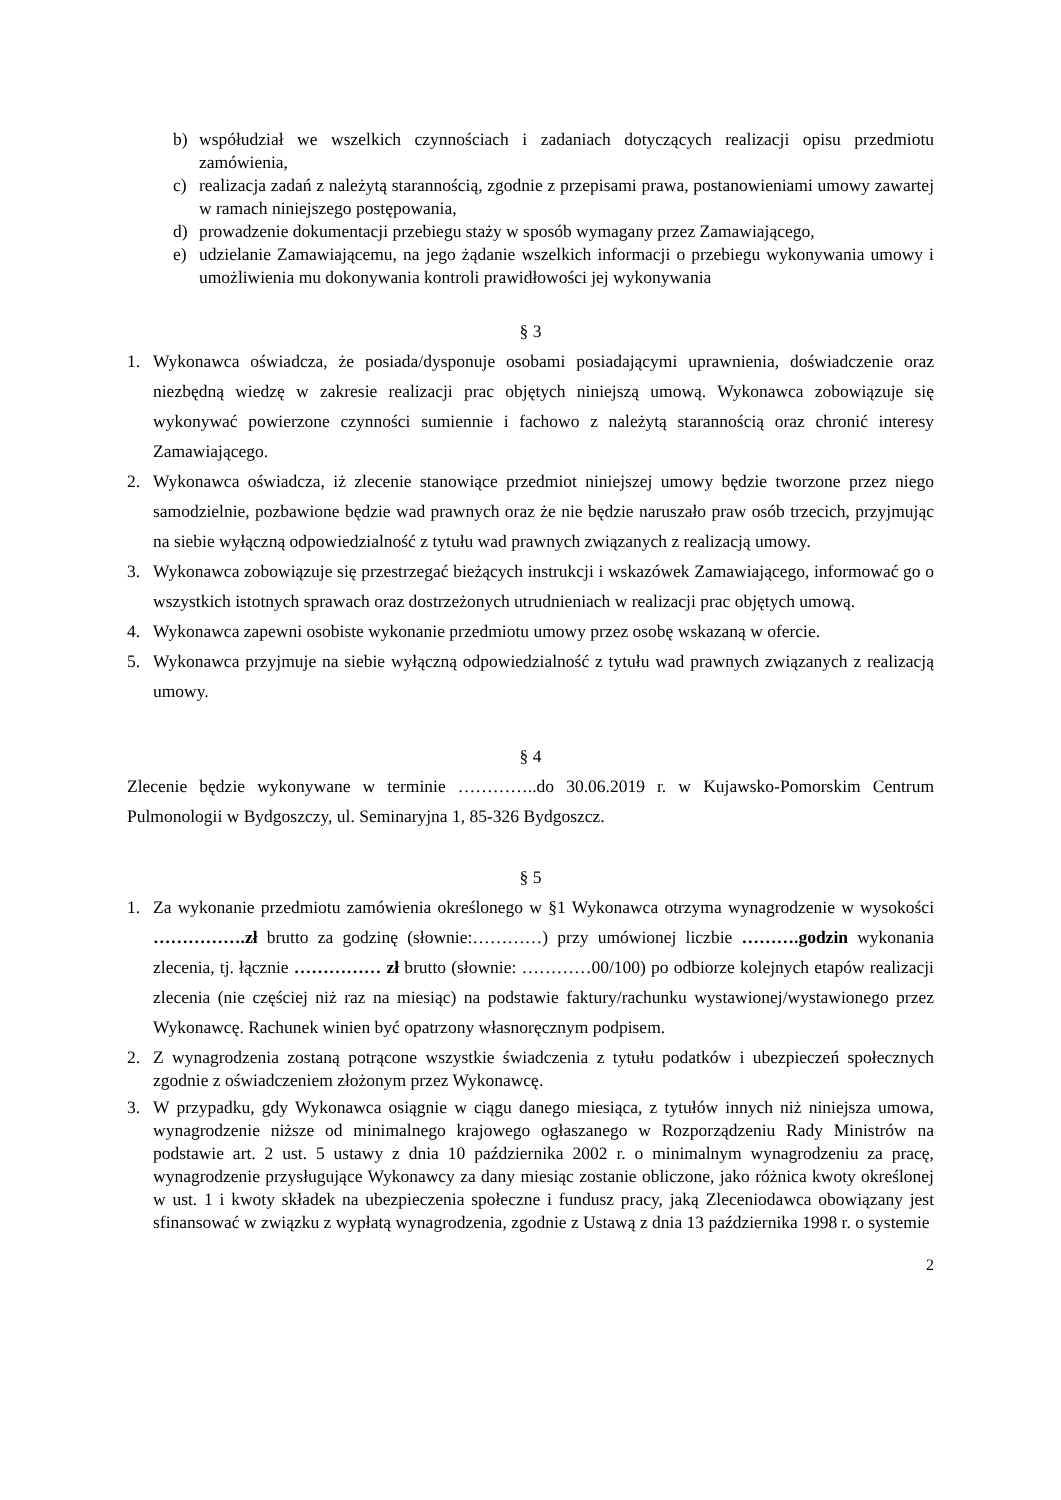b) współudział we wszelkich czynnościach i zadaniach dotyczących realizacji opisu przedmiotu zamówienia,
c) realizacja zadań z należytą starannością, zgodnie z przepisami prawa, postanowieniami umowy zawartej w ramach niniejszego postępowania,
d) prowadzenie dokumentacji przebiegu staży w sposób wymagany przez Zamawiającego,
e) udzielanie Zamawiającemu, na jego żądanie wszelkich informacji o przebiegu wykonywania umowy i umożliwienia mu dokonywania kontroli prawidłowości jej wykonywania
§ 3
1. Wykonawca oświadcza, że posiada/dysponuje osobami posiadającymi uprawnienia, doświadczenie oraz niezbędną wiedzę w zakresie realizacji prac objętych niniejszą umową. Wykonawca zobowiązuje się wykonywać powierzone czynności sumiennie i fachowo z należytą starannością oraz chronić interesy Zamawiającego.
2. Wykonawca oświadcza, iż zlecenie stanowiące przedmiot niniejszej umowy będzie tworzone przez niego samodzielnie, pozbawione będzie wad prawnych oraz że nie będzie naruszało praw osób trzecich, przyjmując na siebie wyłączną odpowiedzialność z tytułu wad prawnych związanych z realizacją umowy.
3. Wykonawca zobowiązuje się przestrzegać bieżących instrukcji i wskazówek Zamawiającego, informować go o wszystkich istotnych sprawach oraz dostrzeżonych utrudnieniach w realizacji prac objętych umową.
4. Wykonawca zapewni osobiste wykonanie przedmiotu umowy przez osobę wskazaną w ofercie.
5. Wykonawca przyjmuje na siebie wyłączną odpowiedzialność z tytułu wad prawnych związanych z realizacją umowy.
§ 4
Zlecenie będzie wykonywane w terminie …………..do 30.06.2019 r. w Kujawsko-Pomorskim Centrum Pulmonologii w Bydgoszczy, ul. Seminaryjna 1, 85-326 Bydgoszcz.
§ 5
1. Za wykonanie przedmiotu zamówienia określonego w §1 Wykonawca otrzyma wynagrodzenie w wysokości …………….zł brutto za godzinę (słownie:…………) przy umówionej liczbie ……….godzin wykonania zlecenia, tj. łącznie …………… zł brutto (słownie: …………00/100) po odbiorze kolejnych etapów realizacji zlecenia (nie częściej niż raz na miesiąc) na podstawie faktury/rachunku wystawionej/wystawionego przez Wykonawcę. Rachunek winien być opatrzony własnoręcznym podpisem.
2. Z wynagrodzenia zostaną potrącone wszystkie świadczenia z tytułu podatków i ubezpieczeń społecznych zgodnie z oświadczeniem złożonym przez Wykonawcę.
3. W przypadku, gdy Wykonawca osiągnie w ciągu danego miesiąca, z tytułów innych niż niniejsza umowa, wynagrodzenie niższe od minimalnego krajowego ogłaszanego w Rozporządzeniu Rady Ministrów na podstawie art. 2 ust. 5 ustawy z dnia 10 października 2002 r. o minimalnym wynagrodzeniu za pracę, wynagrodzenie przysługujące Wykonawcy za dany miesiąc zostanie obliczone, jako różnica kwoty określonej w ust. 1 i kwoty składek na ubezpieczenia społeczne i fundusz pracy, jaką Zleceniodawca obowiązany jest sfinansować w związku z wypłatą wynagrodzenia, zgodnie z Ustawą z dnia 13 października 1998 r. o systemie
2